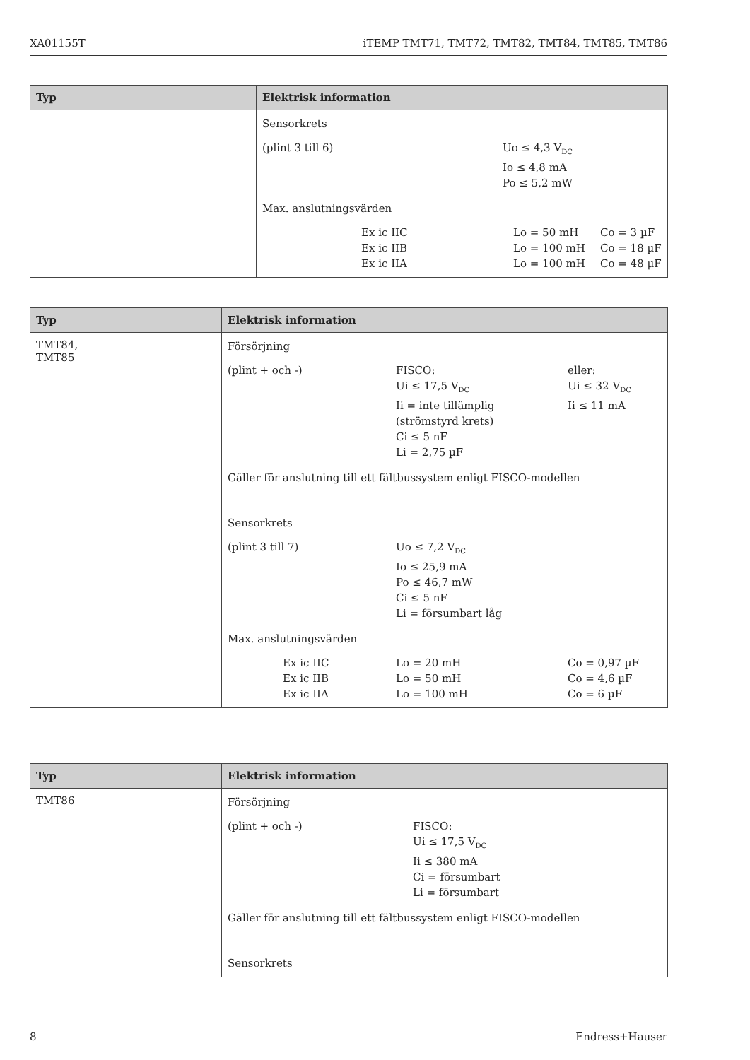XA01155T iTEMP TMT71, TMT72, TMT82, TMT84, TMT85, TMT86
| Typ | Elektrisk information |
| --- | --- |
| | Sensorkrets (plint 3 till 6) Uo ≤ 4,3 V<sub>DC</sub> Io ≤ 4,8 mA Po ≤ 5,2 mW Max. anslutningsvärden Ex ic IIC Ex ic IIB Ex ic IIA Lo = 50 mH Lo = 100 mH Lo = 100 mH Co = 3 µF Co = 18 µF Co = 48 µF |
| Typ | Elektrisk information |
| --- | --- |
| TMT84, TMT85 | Försörjning (plint + och -) FISCO: Ui ≤ 17,5 V<sub>DC</sub> Ii = inte tillämplig (strömstyrd krets) Ci ≤ 5 nF Li = 2,75 µF eller: Ui ≤ 32 V<sub>DC</sub> Ii ≤ 11 mA Gäller för anslutning till ett fältbussystem enligt FISCO-modellen Sensorkrets (plint 3 till 7) Uo ≤ 7,2 V<sub>DC</sub> Io ≤ 25,9 mA Po ≤ 46,7 mW Ci ≤ 5 nF Li = försumbart låg Max. anslutningsvärden Ex ic IIC Ex ic IIB Ex ic IIA Lo = 20 mH Lo = 50 mH Lo = 100 mH Co = 0,97 µF Co = 4,6 µF Co = 6 µF |
| Typ | Elektrisk information |
| --- | --- |
| TMT86 | Försörjning (plint + och -) FISCO: Ui ≤ 17,5 V<sub>DC</sub> Ii ≤ 380 mA Ci = försumbart Li = försumbart Gäller för anslutning till ett fältbussystem enligt FISCO-modellen Sensorkrets |
8 Endress+Hauser